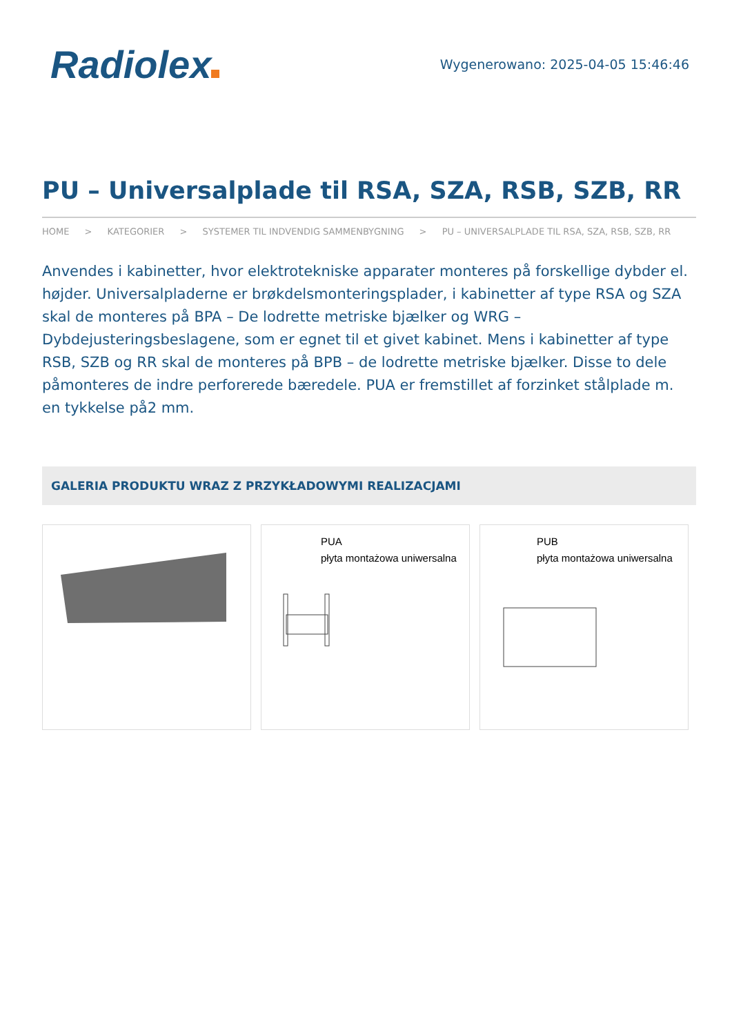Radiolex
Wygenerowano: 2025-04-05 15:46:46
PU – Universalplade til RSA, SZA, RSB, SZB, RR
HOME > KATEGORIER > SYSTEMER TIL INDVENDIG SAMMENBYGNING > PU – UNIVERSALPLADE TIL RSA, SZA, RSB, SZB, RR
Anvendes i kabinetter, hvor elektrotekniske apparater monteres på forskellige dybder el. højder. Universalpladerne er brøkdelsmonteringsplader, i kabinetter af type RSA og SZA skal de monteres på BPA – De lodrette metriske bjælker og WRG – Dybdejusteringsbeslagene, som er egnet til et givet kabinet. Mens i kabinetter af type RSB, SZB og RR skal de monteres på BPB – de lodrette metriske bjælker. Disse to dele påmonteres de indre perforerede bæredele. PUA er fremstillet af forzinket stålplade m. en tykkelse på2 mm.
GALERIA PRODUKTU WRAZ Z PRZYKŁADOWYMI REALIZACJAMI
PUA
płyta montażowa uniwersalna
PUB
płyta montażowa uniwersalna